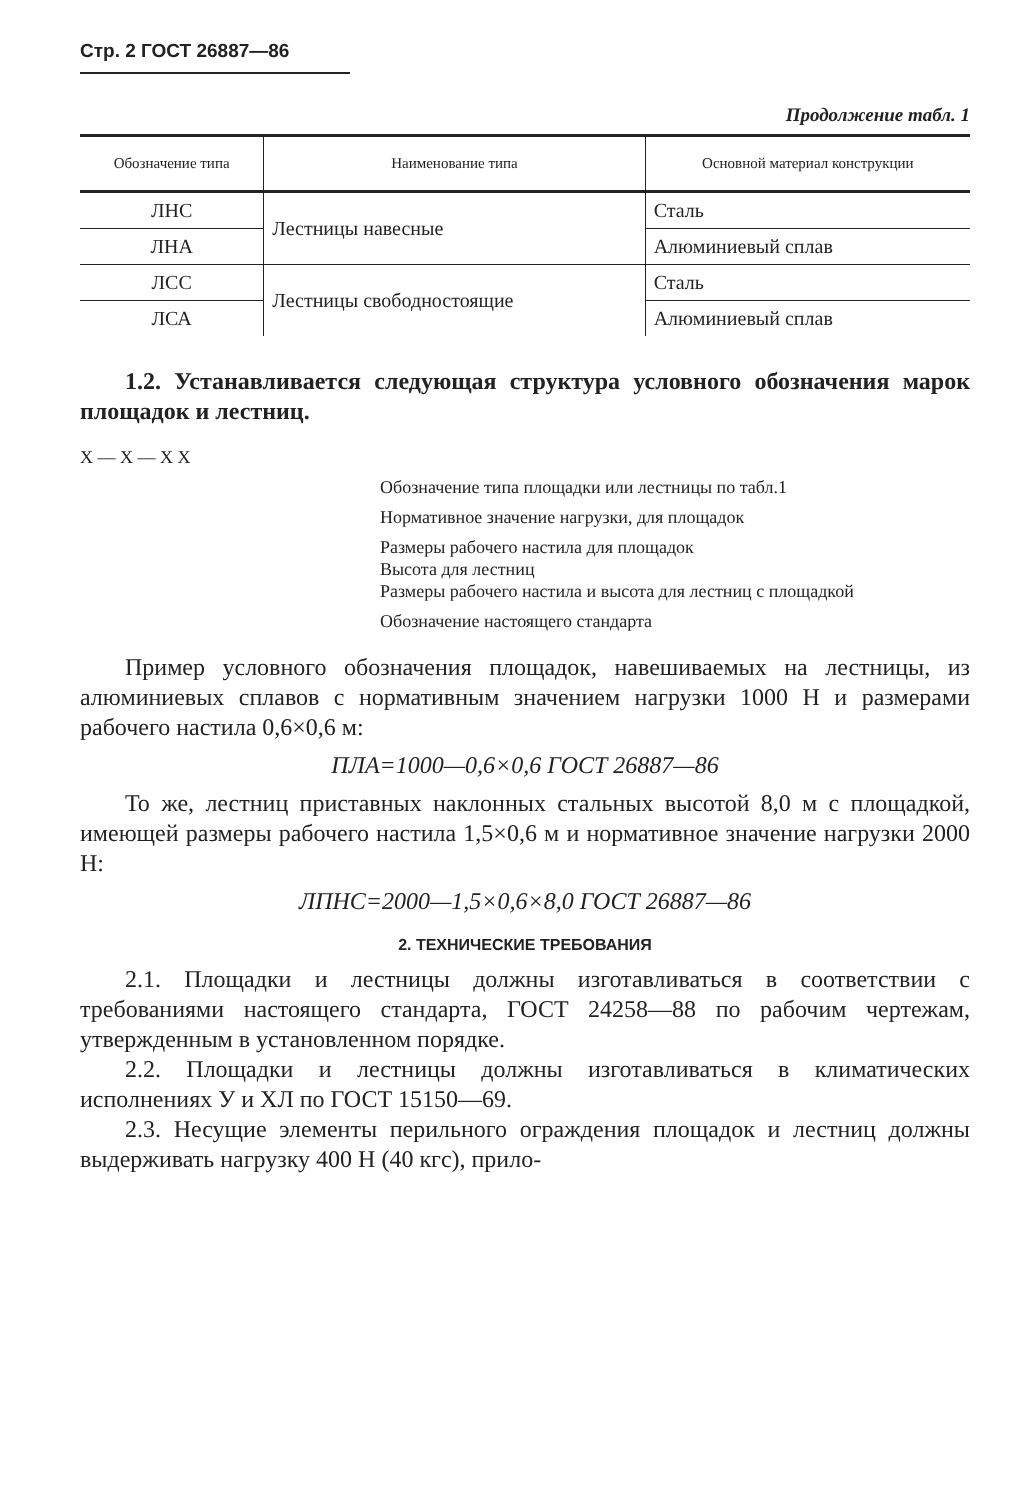Стр. 2 ГОСТ 26887—86
Продолжение табл. 1
| Обозначение типа | Наименование типа | Основной материал конструкции |
| --- | --- | --- |
| ЛНС | Лестницы навесные | Сталь |
| ЛНА | | Алюминиевый сплав |
| ЛСС | Лестницы свободностоящие | Сталь |
| ЛСА | | Алюминиевый сплав |
1.2. Устанавливается следующая структура условного обозначения марок площадок и лестниц.
Х — Х — Х Х
Обозначение типа площадки или лестницы по табл.1
Нормативное значение нагрузки, для площадок
Размеры рабочего настила для площадок
Высота для лестниц
Размеры рабочего настила и высота для лестниц с площадкой
Обозначение настоящего стандарта
Пример условного обозначения площадок, навешиваемых на лестницы, из алюминиевых сплавов с нормативным значением нагрузки 1000 Н и размерами рабочего настила 0,6×0,6 м:
ПЛА=1000—0,6×0,6 ГОСТ 26887—86
То же, лестниц приставных наклонных стальных высотой 8,0 м с площадкой, имеющей размеры рабочего настила 1,5×0,6 м и нормативное значение нагрузки 2000 Н:
ЛПНС=2000—1,5×0,6×8,0 ГОСТ 26887—86
2. ТЕХНИЧЕСКИЕ ТРЕБОВАНИЯ
2.1. Площадки и лестницы должны изготавливаться в соответствии с требованиями настоящего стандарта, ГОСТ 24258—88 по рабочим чертежам, утвержденным в установленном порядке.
2.2. Площадки и лестницы должны изготавливаться в климатических исполнениях У и ХЛ по ГОСТ 15150—69.
2.3. Несущие элементы перильного ограждения площадок и лестниц должны выдерживать нагрузку 400 Н (40 кгс), прило-